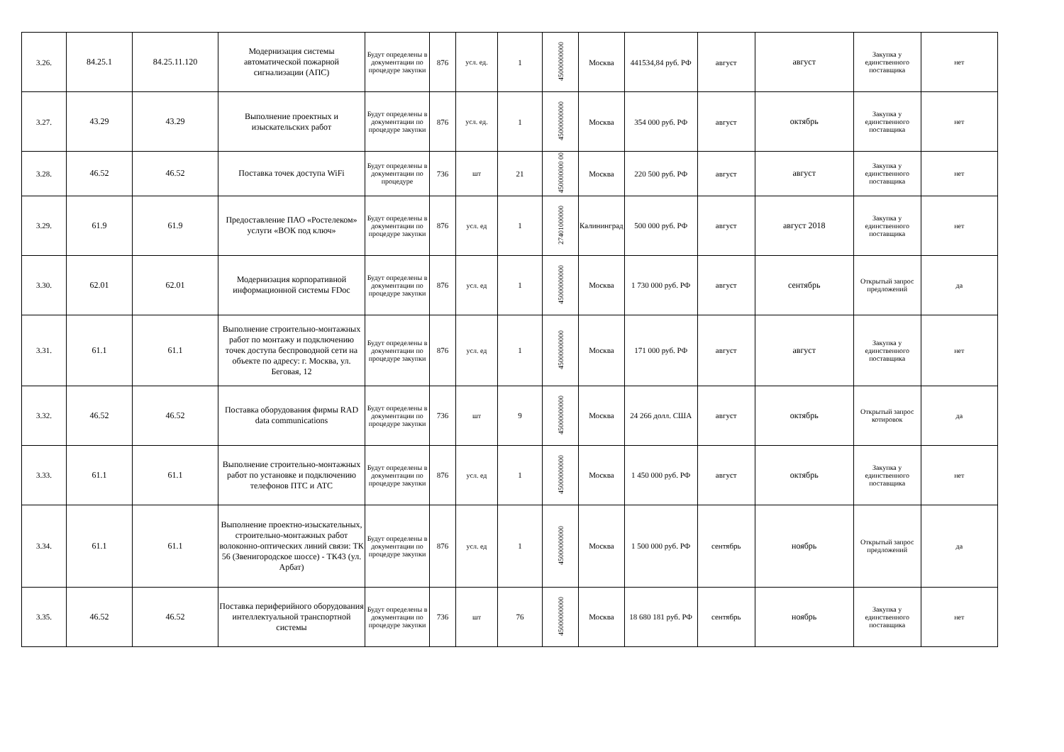| 3.26. | 84.25.1 | 84.25.11.120 | Модернизация системы автоматической пожарной сигнализации (АПС) | Будут определены в документации по процедуре закупки | 876 | усл. ед. | 1 | 45000000000 | Москва | 441534,84 руб. РФ | август | август | Закупка у единственного поставщика | нет |
| 3.27. | 43.29 | 43.29 | Выполнение проектных и изыскательских работ | Будут определены в документации по процедуре закупки | 876 | усл. ед. | 1 | 45000000000 | Москва | 354 000 руб. РФ | август | октябрь | Закупка у единственного поставщика | нет |
| 3.28. | 46.52 | 46.52 | Поставка точек доступа WiFi | Будут определены в документации по процедуре | 736 | шт | 21 | 450000000 00 | Москва | 220 500 руб. РФ | август | август | Закупка у единственного поставщика | нет |
| 3.29. | 61.9 | 61.9 | Предоставление ПАО «Ростелеком» услуги «ВОК под ключ» | Будут определены в документации по процедуре закупки | 876 | усл. ед | 1 | 27401000000 | Калининград | 500 000 руб. РФ | август | август 2018 | Закупка у единственного поставщика | нет |
| 3.30. | 62.01 | 62.01 | Модернизация корпоративной информационной системы FDoc | Будут определены в документации по процедуре закупки | 876 | усл. ед | 1 | 45000000000 | Москва | 1 730 000 руб. РФ | август | сентябрь | Открытый запрос предложений | да |
| 3.31. | 61.1 | 61.1 | Выполнение строительно-монтажных работ по монтажу и подключению точек доступа беспроводной сети на объекте по адресу: г. Москва, ул. Беговая, 12 | Будут определены в документации по процедуре закупки | 876 | усл. ед | 1 | 45000000000 | Москва | 171 000 руб. РФ | август | август | Закупка у единственного поставщика | нет |
| 3.32. | 46.52 | 46.52 | Поставка оборудования фирмы RAD data communications | Будут определены в документации по процедуре закупки | 736 | шт | 9 | 45000000000 | Москва | 24 266 долл. США | август | октябрь | Открытый запрос котировок | да |
| 3.33. | 61.1 | 61.1 | Выполнение строительно-монтажных работ по установке и подключению телефонов ПТС и АТС | Будут определены в документации по процедуре закупки | 876 | усл. ед | 1 | 45000000000 | Москва | 1 450 000 руб. РФ | август | октябрь | Закупка у единственного поставщика | нет |
| 3.34. | 61.1 | 61.1 | Выполнение проектно-изыскательных, строительно-монтажных работ волоконно-оптических линий связи: ТК 56 (Звенигородское шоссе) - ТК43 (ул. Арбат) | Будут определены в документации по процедуре закупки | 876 | усл. ед | 1 | 45000000000 | Москва | 1 500 000 руб. РФ | сентябрь | ноябрь | Открытый запрос предложений | да |
| 3.35. | 46.52 | 46.52 | Поставка периферийного оборудования интеллектуальной транспортной системы | Будут определены в документации по процедуре закупки | 736 | шт | 76 | 45000000000 | Москва | 18 680 181 руб. РФ | сентябрь | ноябрь | Закупка у единственного поставщика | нет |